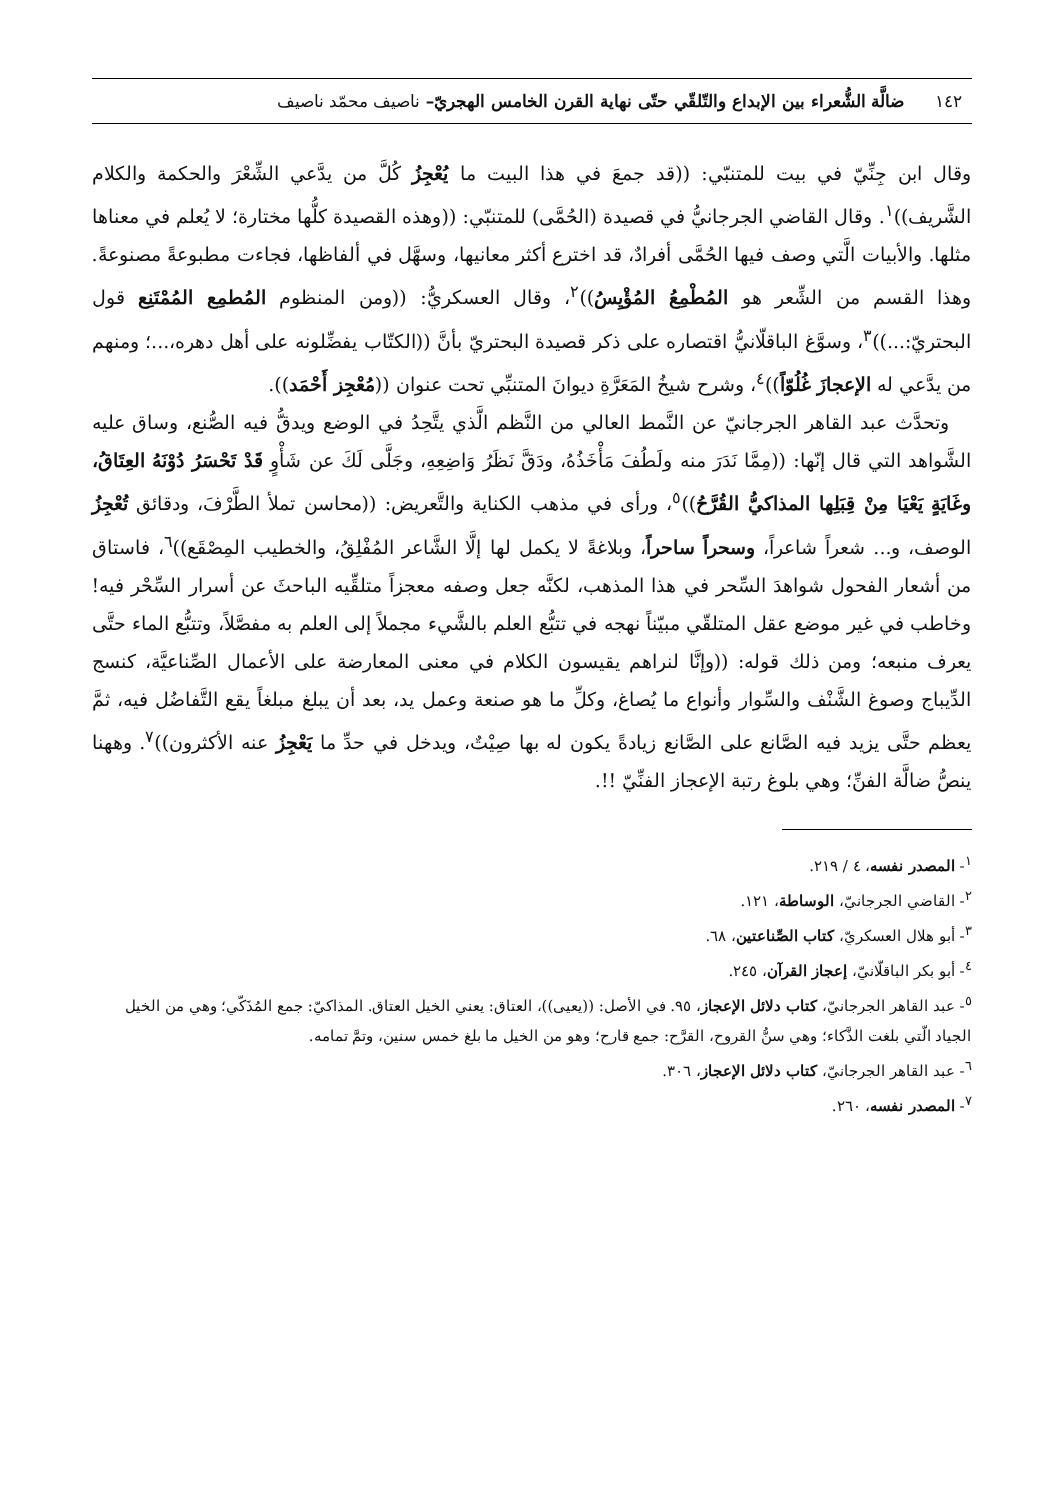١٤٢ ضالَّة الشُّعراء بين الإبداع والتّلقّي حتّى نهاية القرن الخامس الهجريّ– ناصيف محمّد ناصيف
وقال ابن جِنِّيّ في بيت للمتنبّي: ((قد جمعَ في هذا البيت ما يُعْجِزُ كُلَّ من يدَّعي الشِّعْرَ والحكمة والكلام الشَّريف))<sup>١</sup>. وقال القاضي الجرجانيُّ في قصيدة (الحُمَّى) للمتنبّي: ((وهذه القصيدة كلُّها مختارة؛ لا يُعلم في معناها مثلها. والأبيات الَّتي وصف فيها الحُمَّى أفرادٌ، قد اخترع أكثر معانيها، وسهَّل في ألفاظها، فجاءت مطبوعةً مصنوعةً. وهذا القسم من الشِّعر هو المُطْمِعُ المُؤْيِسُ))<sup>٢</sup>، وقال العسكريُّ: ((ومن المنظوم المُطمِع المُمْتَنِع قول البحتريّ:...))<sup>٣</sup>، وسوَّغ الباقلّانيُّ اقتصاره على ذكر قصيدة البحتريّ بأنَّ ((الكتّاب يفضِّلونه على أهل دهره،...؛ ومنهم من يدَّعي له الإعجازَ غُلُوّاً))<sup>٤</sup>، وشرح شيخُ المَعَرَّةِ ديوانَ المتنبِّي تحت عنوان ((مُعْجِز أَحْمَد)).
وتحدَّث عبد القاهر الجرجانيّ عن النَّمط العالي من النَّظم الَّذي يتَّحِدُ في الوضع ويدقُّ فيه الصُّنع، وساق عليه الشَّواهد التي قال إنّها: ((مِمَّا نَدَرَ منه ولَطُفَ مَأْخَذُهُ، ودَقَّ نَظَرُ وَاضِعِهِ، وجَلَّى لَكَ عن شَأْوٍ قَدْ تَحْسَرُ دُوْنَهُ العِتَاقُ، وغَايَةٍ يَعْيَا مِنْ قِبَلِها المذاكيُّ القُرَّحُ))<sup>٥</sup>، ورأى في مذهب الكناية والتَّعريض: ((محاسن تملأ الطَّرْفَ، ودقائق تُعْجِزُ الوصف، و... شعراً شاعراً، وسحراً ساحراً، وبلاغةً لا يكمل لها إلَّا الشَّاعر المُفْلِقُ، والخطيب المِصْقَع))<sup>٦</sup>، فاستاق من أشعار الفحول شواهدَ السِّحر في هذا المذهب، لكنَّه جعل وصفه معجزاً متلقِّيه الباحثَ عن أسرار السِّحْر فيه! وخاطب في غير موضع عقل المتلقّي مبيّناً نهجه في تتبُّع العلم بالشَّيء مجملاً إلى العلم به مفصَّلاً، وتتبُّع الماء حتَّى يعرف منبعه؛ ومن ذلك قوله: ((وإنَّا لنراهم يقيسون الكلام في معنى المعارضة على الأعمال الصِّناعيَّة، كنسج الدِّيباج وصوغ الشَّنْف والسِّوار وأنواع ما يُصاغ، وكلِّ ما هو صنعة وعمل يد، بعد أن يبلغ مبلغاً يقع التَّفاضُل فيه، ثمَّ يعظم حتَّى يزيد فيه الصَّانع على الصَّانع زيادةً يكون له بها صِيْتٌ، ويدخل في حدِّ ما يَعْجِزُ عنه الأكثرون))<sup>٧</sup>. وههنا ينصُّ ضالَّة الفنِّ؛ وهي بلوغ رتبة الإعجاز الفنِّيّ !!.
<sup>١</sup>- المصدر نفسه، ٤ / ٢١٩.
<sup>٢</sup>- القاضي الجرجانيّ، الوساطة، ١٢١.
<sup>٣</sup>- أبو هلال العسكريّ، كتاب الصِّناعتين، ٦٨.
<sup>٤</sup>- أبو بكر الباقلّانيّ، إعجاز القرآن، ٢٤٥.
<sup>٥</sup>- عبد القاهر الجرجانيّ، كتاب دلائل الإعجاز، ٩٥. في الأصل: ((يعيى))، العتاق: يعني الخيل العتاق. المذاكيّ: جمع المُذَكّي؛ وهي من الخيل الجياد الّتي بلغت الذَّكاء؛ وهي سنُّ القروح، القرَّح: جمع قارح؛ وهو من الخيل ما بلغ خمس سنين، وتمَّ تمامه.
<sup>٦</sup>- عبد القاهر الجرجانيّ، كتاب دلائل الإعجاز، ٣٠٦.
<sup>٧</sup>- المصدر نفسه، ٢٦٠.